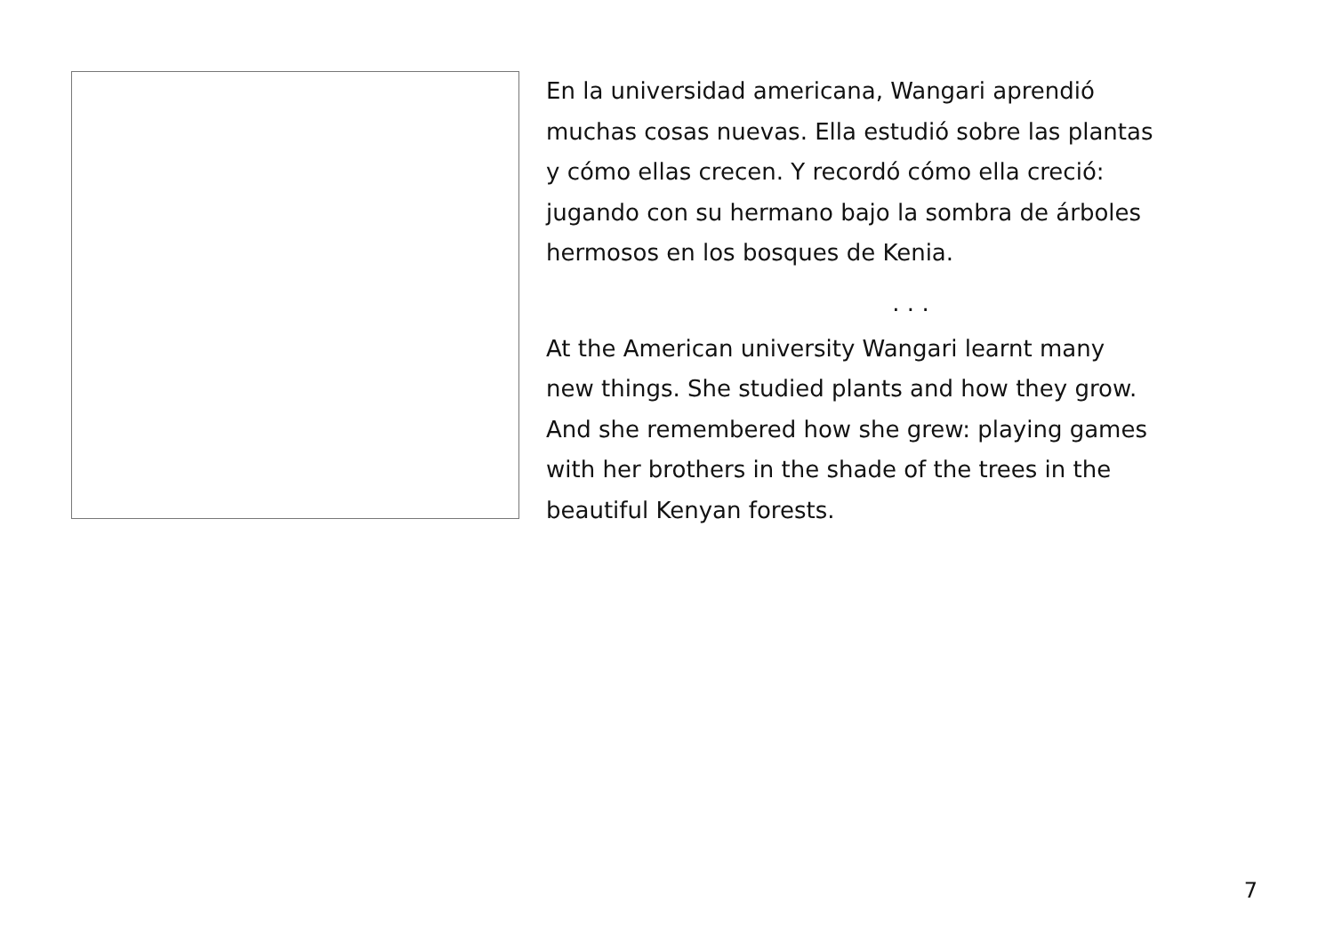En la universidad americana, Wangari aprendió
muchas cosas nuevas. Ella estudió sobre las plantas
y cómo ellas crecen. Y recordó cómo ella creció:
jugando con su hermano bajo la sombra de árboles
hermosos en los bosques de Kenia.
. . .
At the American university Wangari learnt many
new things. She studied plants and how they grow.
And she remembered how she grew: playing games
with her brothers in the shade of the trees in the
beautiful Kenyan forests.
7